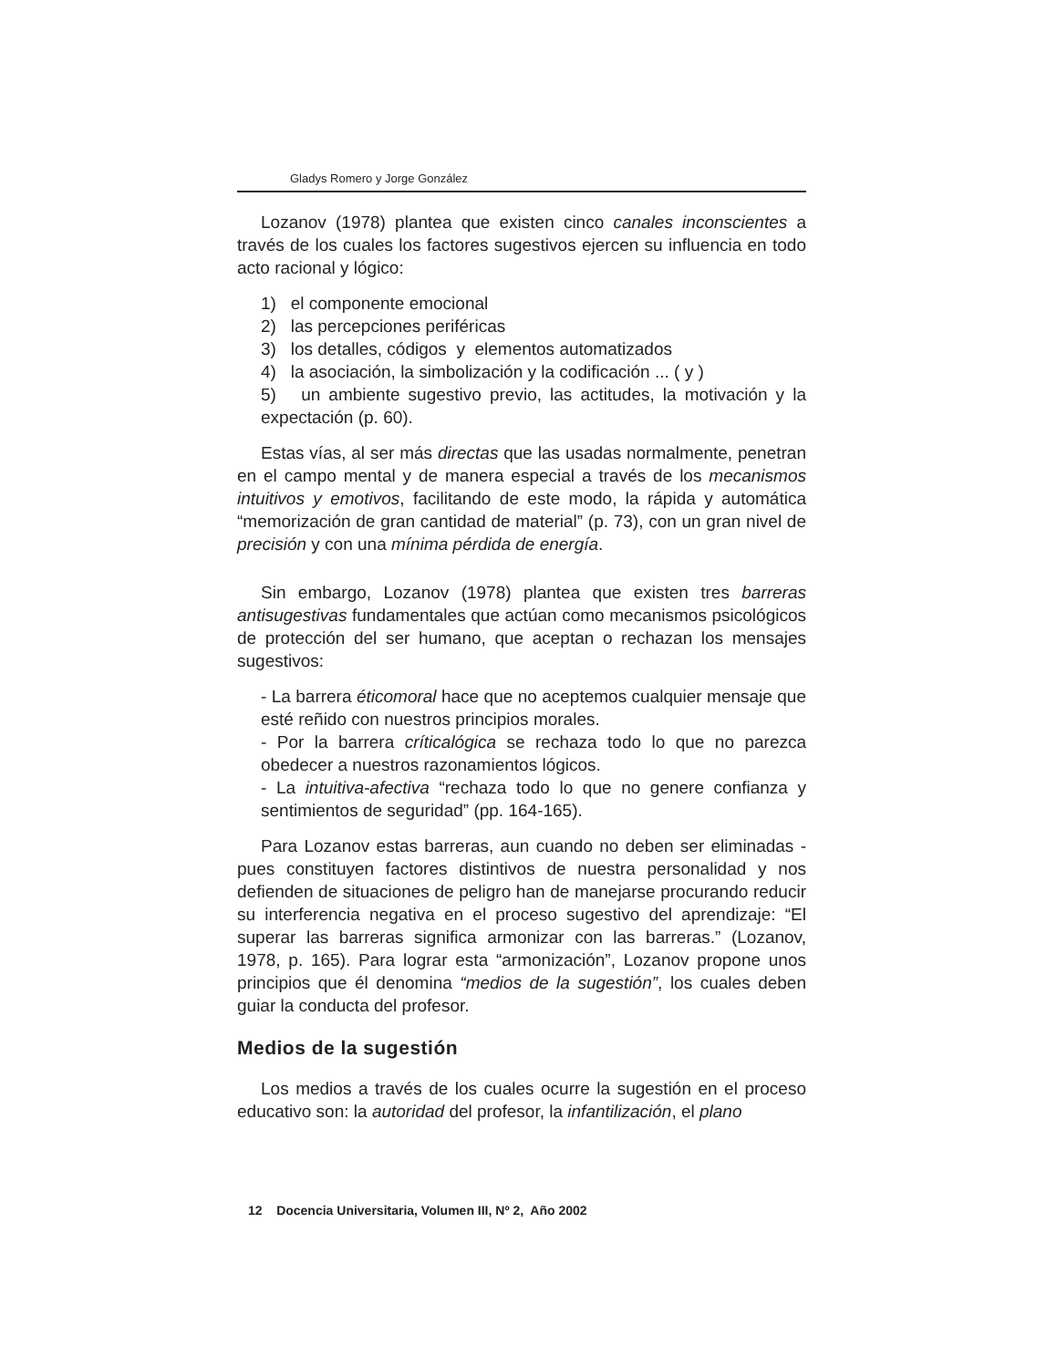Gladys Romero y Jorge González
Lozanov (1978) plantea que existen cinco canales inconscientes a través de los cuales los factores sugestivos ejercen su influencia en todo acto racional y lógico:
1) el componente emocional
2) las percepciones periféricas
3) los detalles, códigos y elementos automatizados
4) la asociación, la simbolización y la codificación ... ( y )
5) un ambiente sugestivo previo, las actitudes, la motivación y la expectación (p. 60).
Estas vías, al ser más directas que las usadas normalmente, penetran en el campo mental y de manera especial a través de los mecanismos intuitivos y emotivos, facilitando de este modo, la rápida y automática “memorización de gran cantidad de material” (p. 73), con un gran nivel de precisión y con una mínima pérdida de energía.
Sin embargo, Lozanov (1978) plantea que existen tres barreras antisugestivas fundamentales que actúan como mecanismos psicológicos de protección del ser humano, que aceptan o rechazan los mensajes sugestivos:
- La barrera éticomoral hace que no aceptemos cualquier mensaje que esté reñido con nuestros principios morales.
- Por la barrera críticalógica se rechaza todo lo que no parezca obedecer a nuestros razonamientos lógicos.
- La intuitiva-afectiva “rechaza todo lo que no genere confianza y sentimientos de seguridad” (pp. 164-165).
Para Lozanov estas barreras, aun cuando no deben ser eliminadas -pues constituyen factores distintivos de nuestra personalidad y nos defienden de situaciones de peligro han de manejarse procurando reducir su interferencia negativa en el proceso sugestivo del aprendizaje: “El superar las barreras significa armonizar con las barreras.” (Lozanov, 1978, p. 165). Para lograr esta “armonización”, Lozanov propone unos principios que él denomina “medios de la sugestión”, los cuales deben guiar la conducta del profesor.
Medios de la sugestión
Los medios a través de los cuales ocurre la sugestión en el proceso educativo son: la autoridad del profesor, la infantilización, el plano
12 Docencia Universitaria, Volumen III, Nº 2, Año 2002